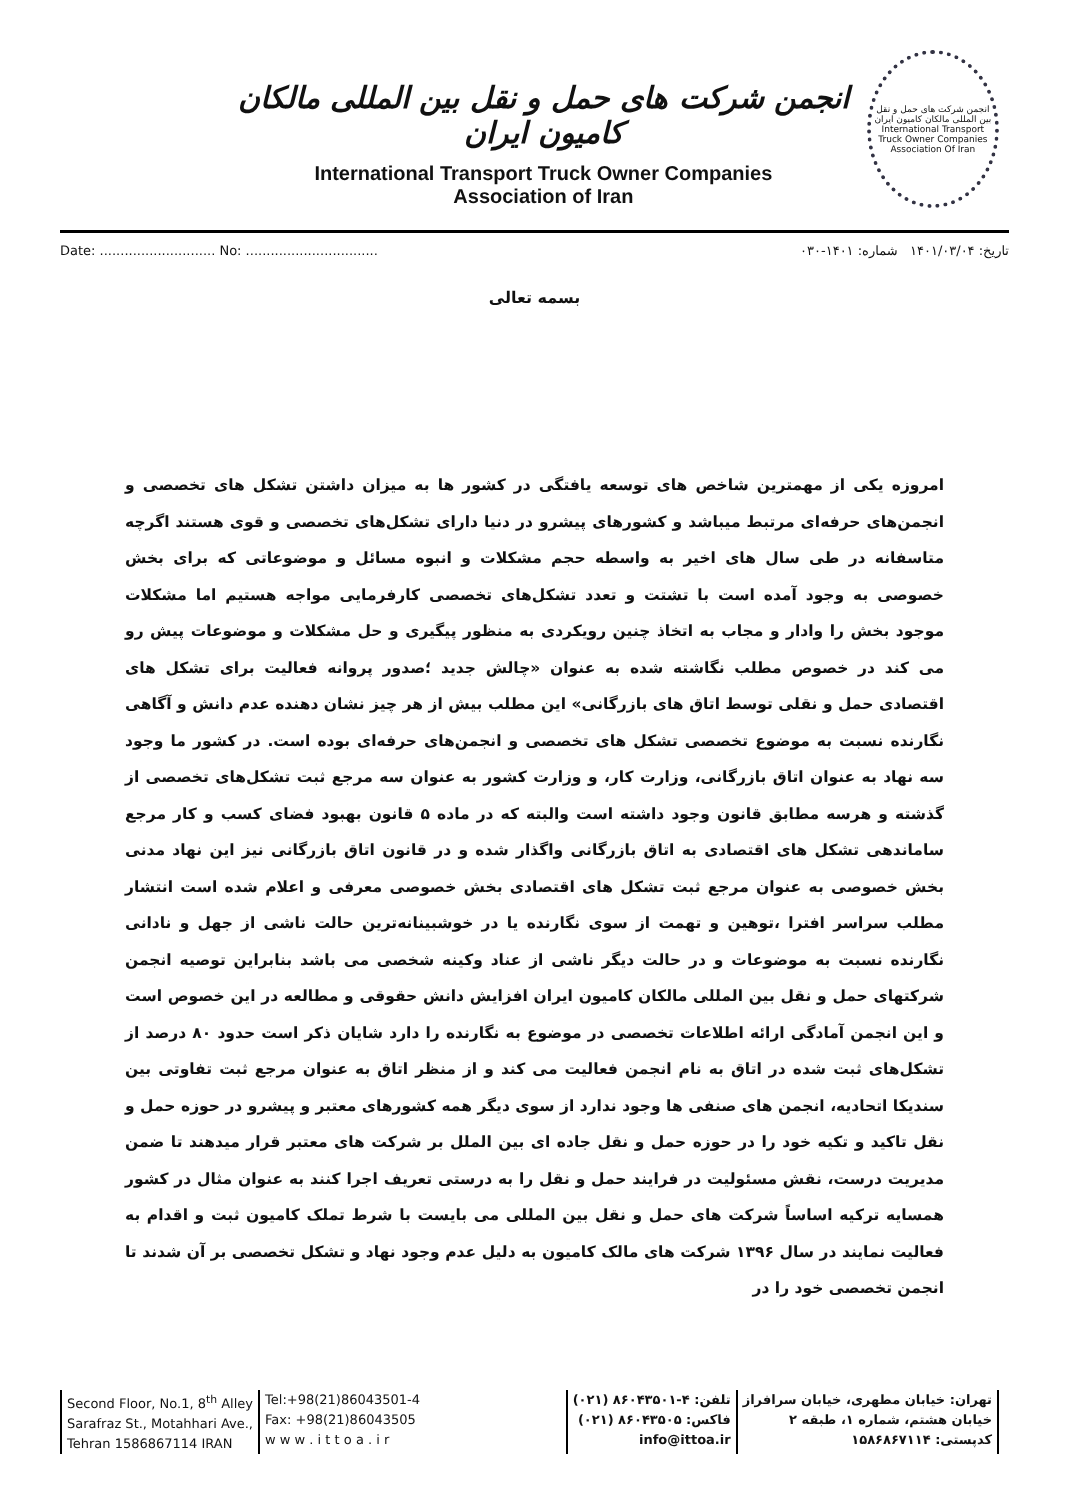انجمن شرکت های حمل و نقل بین المللی مالکان کامیون ایران
International Transport Truck Owner Companies
Association of Iran
انجمن شرکت های حمل و نقل بین المللی مالکان کامیون ایران
International Transport Truck Owner Companies Association Of Iran
Date: ............................ No: ................................ تاریخ: ۱۴۰۱/۰۳/۰۴ شماره: ۱۴۰۱-۰۳۰
بسمه تعالی
امروزه یکی از مهمترین شاخص های توسعه یافتگی در کشور ها به میزان داشتن تشکل های تخصصی و انجمن‌های حرفه‌ای مرتبط میباشد و کشورهای پیشرو در دنیا دارای تشکل‌های تخصصی و قوی هستند اگرچه متاسفانه در طی سال های اخیر به واسطه حجم مشکلات و انبوه مسائل و موضوعاتی که برای بخش خصوصی به وجود آمده است با تشتت و تعدد تشکل‌های تخصصی کارفرمایی مواجه هستیم اما مشکلات موجود بخش را وادار و مجاب به اتخاذ چنین رویکردی به منظور پیگیری و حل مشکلات و موضوعات پیش رو می کند در خصوص مطلب نگاشته شده به عنوان «چالش جدید ؛صدور پروانه فعالیت برای تشکل های اقتصادی حمل و نقلی توسط اتاق های بازرگانی» این مطلب بیش از هر چیز نشان دهنده عدم دانش و آگاهی نگارنده نسبت به موضوع تخصصی تشکل های تخصصی و انجمن‌های حرفه‌ای بوده است. در کشور ما وجود سه نهاد به عنوان اتاق بازرگانی، وزارت کار، و وزارت کشور به عنوان سه مرجع ثبت تشکل‌های تخصصی از گذشته و هرسه مطابق قانون وجود داشته است والبته که در ماده ۵ قانون بهبود فضای کسب و کار مرجع ساماندهی تشکل های اقتصادی به اتاق بازرگانی واگذار شده و در قانون اتاق بازرگانی نیز این نهاد مدنی بخش خصوصی به عنوان مرجع ثبت تشکل های اقتصادی بخش خصوصی معرفی و اعلام شده است انتشار مطلب سراسر افترا ،توهین و تهمت از سوی نگارنده یا در خوشبینانه‌ترین حالت ناشی از جهل و نادانی نگارنده نسبت به موضوعات و در حالت دیگر ناشی از عناد وکینه شخصی می باشد بنابراین توصیه انجمن شرکتهای حمل و نقل بین المللی مالکان کامیون ایران افزایش دانش حقوقی و مطالعه در این خصوص است و این انجمن آمادگی ارائه اطلاعات تخصصی در موضوع به نگارنده را دارد شایان ذکر است حدود ۸۰ درصد از تشکل‌های ثبت شده در اتاق به نام انجمن فعالیت می کند و از منظر اتاق به عنوان مرجع ثبت تفاوتی بین سندیکا اتحادیه، انجمن های صنفی ها وجود ندارد از سوی دیگر همه کشورهای معتبر و پیشرو در حوزه حمل و نقل تاکید و تکیه خود را در حوزه حمل و نقل جاده ای بین الملل بر شرکت های معتبر قرار میدهند تا ضمن مدیریت درست، نقش مسئولیت در فرایند حمل و نقل را به درستی تعریف اجرا کنند به عنوان مثال در کشور همسایه ترکیه اساساً شرکت های حمل و نقل بین المللی می بایست با شرط تملک کامیون ثبت و اقدام به فعالیت نمایند در سال ۱۳۹۶ شرکت های مالک کامیون به دلیل عدم وجود نهاد و تشکل تخصصی بر آن شدند تا انجمن تخصصی خود را در
Second Floor, No.1, 8<sup>th</sup> Alley
Sarafraz St., Motahhari Ave.,
Tehran 1586867114 IRAN
Tel:+98(21)86043501-4
Fax: +98(21)86043505
w w w . i t t o a . i r
تلفن: ۴-۸۶۰۴۳۵۰۱ (۰۲۱)
فاکس: ۸۶۰۴۳۵۰۵ (۰۲۱)
info@ittoa.ir
تهران: خیابان مطهری، خیابان سرافراز
خیابان هشتم، شماره ۱، طبقه ۲
کدپستی: ۱۵۸۶۸۶۷۱۱۴